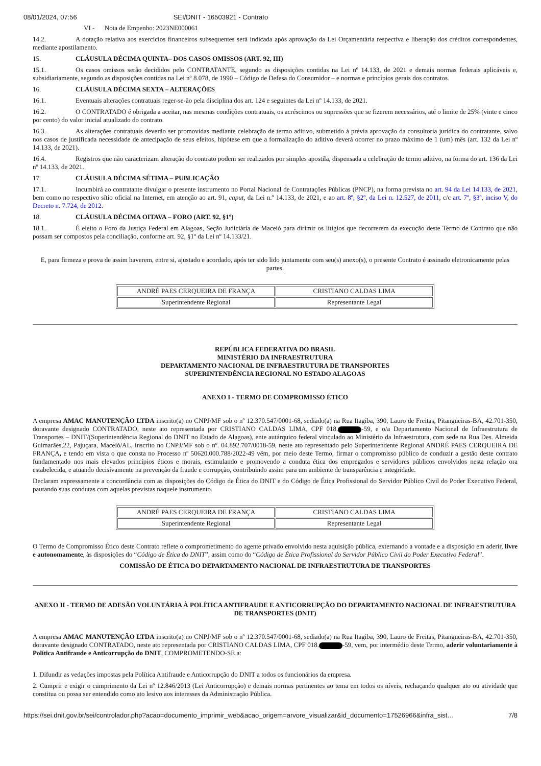08/01/2024, 07:56 SEI/DNIT - 16503921 - Contrato
VI - Nota de Empenho: 2023NE000061
14.2. A dotação relativa aos exercícios financeiros subsequentes será indicada após aprovação da Lei Orçamentária respectiva e liberação dos créditos correspondentes, mediante apostilamento.
15. CLÁUSULA DÉCIMA QUINTA– DOS CASOS OMISSOS (ART. 92, III)
15.1. Os casos omissos serão decididos pelo CONTRATANTE, segundo as disposições contidas na Lei nº 14.133, de 2021 e demais normas federais aplicáveis e, subsidiariamente, segundo as disposições contidas na Lei nº 8.078, de 1990 – Código de Defesa do Consumidor – e normas e princípios gerais dos contratos.
16. CLÁUSULA DÉCIMA SEXTA – ALTERAÇÕES
16.1. Eventuais alterações contratuais reger-se-ão pela disciplina dos art. 124 e seguintes da Lei nº 14.133, de 2021.
16.2. O CONTRATADO é obrigada a aceitar, nas mesmas condições contratuais, os acréscimos ou supressões que se fizerem necessários, até o limite de 25% (vinte e cinco por cento) do valor inicial atualizado do contrato.
16.3. As alterações contratuais deverão ser promovidas mediante celebração de termo aditivo, submetido à prévia aprovação da consultoria jurídica do contratante, salvo nos casos de justificada necessidade de antecipação de seus efeitos, hipótese em que a formalização do aditivo deverá ocorrer no prazo máximo de 1 (um) mês (art. 132 da Lei nº 14.133, de 2021).
16.4. Registros que não caracterizam alteração do contrato podem ser realizados por simples apostila, dispensada a celebração de termo aditivo, na forma do art. 136 da Lei nº 14.133, de 2021.
17. CLÁUSULA DÉCIMA SÉTIMA – PUBLICAÇÃO
17.1. Incumbirá ao contratante divulgar o presente instrumento no Portal Nacional de Contratações Públicas (PNCP), na forma prevista no art. 94 da Lei 14.133, de 2021, bem como no respectivo sítio oficial na Internet, em atenção ao art. 91, caput, da Lei n.º 14.133, de 2021, e ao art. 8º, §2º, da Lei n. 12.527, de 2011, c/c art. 7º, §3º, inciso V, do Decreto n. 7.724, de 2012.
18. CLÁUSULA DÉCIMA OITAVA – FORO (ART. 92, §1º)
18.1. É eleito o Foro da Justiça Federal em Alagoas, Seção Judiciária de Maceió para dirimir os litígios que decorrerem da execução deste Termo de Contrato que não possam ser compostos pela conciliação, conforme art. 92, §1º da Lei nº 14.133/21.
E, para firmeza e prova de assim haverem, entre si, ajustado e acordado, após ter sido lido juntamente com seu(s) anexo(s), o presente Contrato é assinado eletronicamente pelas partes.
| ANDRÉ PAES CERQUEIRA DE FRANÇA | CRISTIANO CALDAS LIMA |
| Superintendente Regional | Representante Legal |
REPÚBLICA FEDERATIVA DO BRASIL
MINISTÉRIO DA INFRAESTRUTURA
DEPARTAMENTO NACIONAL DE INFRAESTRUTURA DE TRANSPORTES
SUPERINTENDÊNCIA REGIONAL NO ESTADO ALAGOAS
ANEXO I - TERMO DE COMPROMISSO ÉTICO
A empresa AMAC MANUTENÇÃO LTDA inscrito(a) no CNPJ/MF sob o nº 12.370.547/0001-68, sediado(a) na Rua Itagiba, 390, Lauro de Freitas, Pitangueiras-BA, 42.701-350, doravante designado CONTRATADO, neste ato representada por CRISTIANO CALDAS LIMA, CPF 018. -59, e o/a Departamento Nacional de Infraestrutura de Transportes – DNIT/(Superintendência Regional do DNIT no Estado de Alagoas), ente autárquico federal vinculado ao Ministério da Infraestrutura, com sede na Rua Des. Almeida Guimarães,22, Pajuçara, Maceió/AL, inscrito no CNPJ/MF sob o nº. 04.892.707/0018-59, neste ato representado pelo Superintendente Regional ANDRÉ PAES CERQUEIRA DE FRANÇA, e tendo em vista o que consta no Processo nº 50620.000.788/2022-49 vêm, por meio deste Termo, firmar o compromisso público de conduzir a gestão deste contrato fundamentado nos mais elevados princípios éticos e morais, estimulando e promovendo a conduta ética dos empregados e servidores públicos envolvidos nesta relação ora estabelecida, e atuando decisivamente na prevenção da fraude e corrupção, contribuindo assim para um ambiente de transparência e integridade.
Declaram expressamente a concordância com as disposições do Código de Ética do DNIT e do Código de Ética Profissional do Servidor Público Civil do Poder Executivo Federal, pautando suas condutas com aquelas previstas naquele instrumento.
| ANDRÉ PAES CERQUEIRA DE FRANÇA | CRISTIANO CALDAS LIMA |
| Superintendente Regional | Representante Legal |
O Termo de Compromisso Ético deste Contrato reflete o comprometimento do agente privado envolvido nesta aquisição pública, externando a vontade e a disposição em aderir, livre e autonomamente, às disposições do “Código de Ética do DNIT”, assim como do “Código de Ética Profissional do Servidor Público Civil do Poder Executivo Federal”.
COMISSÃO DE ÉTICA DO DEPARTAMENTO NACIONAL DE INFRAESTRUTURA DE TRANSPORTES
ANEXO II - TERMO DE ADESÃO VOLUNTÁRIA À POLÍTICA ANTIFRAUDE E ANTICORRUPÇÃO DO DEPARTAMENTO NACIONAL DE INFRAESTRUTURA DE TRANSPORTES (DNIT)
A empresa AMAC MANUTENÇÃO LTDA inscrito(a) no CNPJ/MF sob o nº 12.370.547/0001-68, sediado(a) na Rua Itagiba, 390, Lauro de Freitas, Pitangueiras-BA, 42.701-350, doravante designado CONTRATADO, neste ato representada por CRISTIANO CALDAS LIMA, CPF 018. -59, vem, por intermédio deste Termo, aderir voluntariamente à Política Antifraude e Anticorrupção do DNIT, COMPROMETENDO-SE a:
1. Difundir as vedações impostas pela Política Antifraude e Anticorrupção do DNIT a todos os funcionários da empresa.
2. Cumprir e exigir o cumprimento da Lei nº 12.846/2013 (Lei Anticorrupção) e demais normas pertinentes ao tema em todos os níveis, rechaçando qualquer ato ou atividade que constitua ou possa ser entendido como ato lesivo aos interesses da Administração Pública.
https://sei.dnit.gov.br/sei/controlador.php?acao=documento_imprimir_web&acao_origem=arvore_visualizar&id_documento=17526966&infra_sist… 7/8